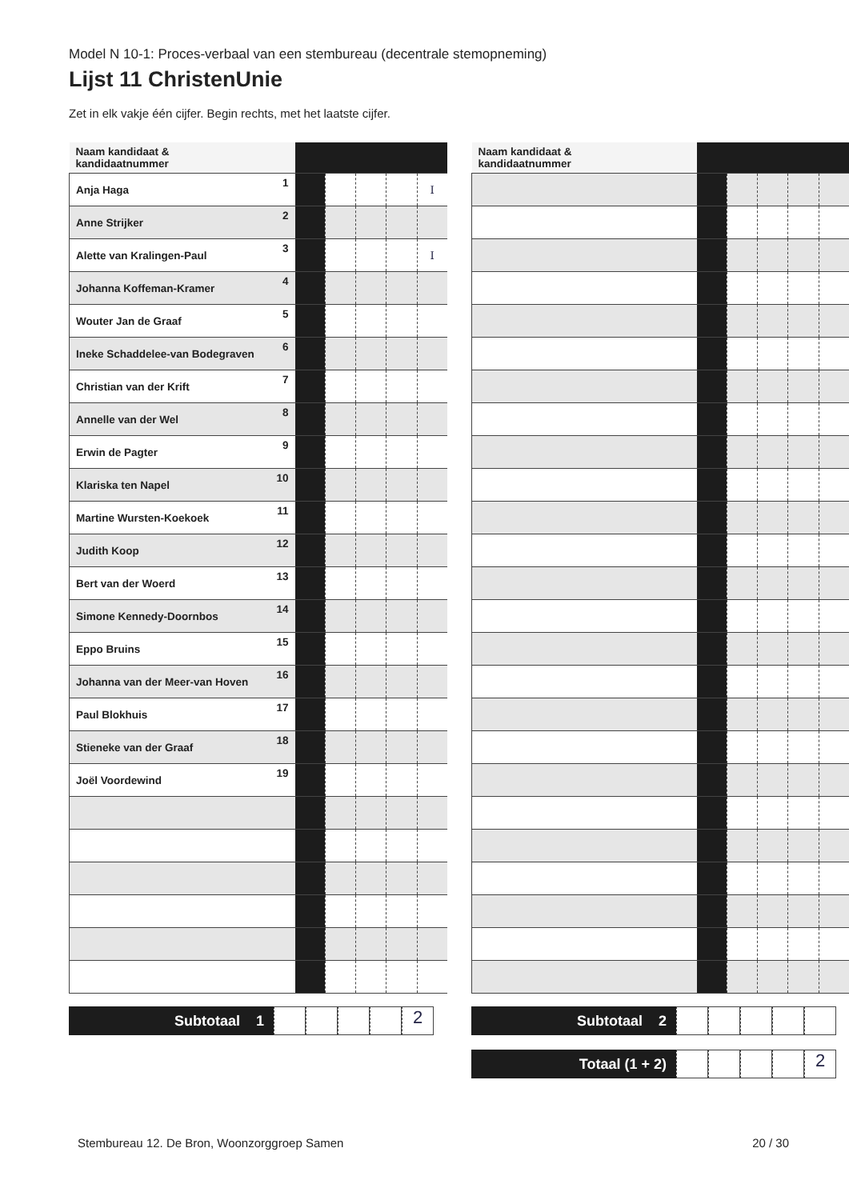Model N 10-1: Proces-verbaal van een stembureau (decentrale stemopneming)
Lijst 11 ChristenUnie
Zet in elk vakje één cijfer. Begin rechts, met het laatste cijfer.
| Naam kandidaat & kandidaatnummer | | | | | | |
| --- | --- | --- | --- | --- | --- | --- |
| Anja Haga | 1 | | | | | I |
| Anne Strijker | 2 | | | | | |
| Alette van Kralingen-Paul | 3 | | | | | I |
| Johanna Koffeman-Kramer | 4 | | | | | |
| Wouter Jan de Graaf | 5 | | | | | |
| Ineke Schaddelee-van Bodegraven | 6 | | | | | |
| Christian van der Krift | 7 | | | | | |
| Annelle van der Wel | 8 | | | | | |
| Erwin de Pagter | 9 | | | | | |
| Klariska ten Napel | 10 | | | | | |
| Martine Wursten-Koekoek | 11 | | | | | |
| Judith Koop | 12 | | | | | |
| Bert van der Woerd | 13 | | | | | |
| Simone Kennedy-Doornbos | 14 | | | | | |
| Eppo Bruins | 15 | | | | | |
| Johanna van der Meer-van Hoven | 16 | | | | | |
| Paul Blokhuis | 17 | | | | | |
| Stieneke van der Graaf | 18 | | | | | |
| Joël Voordewind | 19 | | | | | |
Subtotaal 1
2
| Naam kandidaat & kandidaatnummer | | | | | | |
| --- | --- | --- | --- | --- | --- | --- |
Subtotaal 2
Totaal (1 + 2)
2
Stembureau 12. De Bron, Woonzorggroep Samen 20 / 30